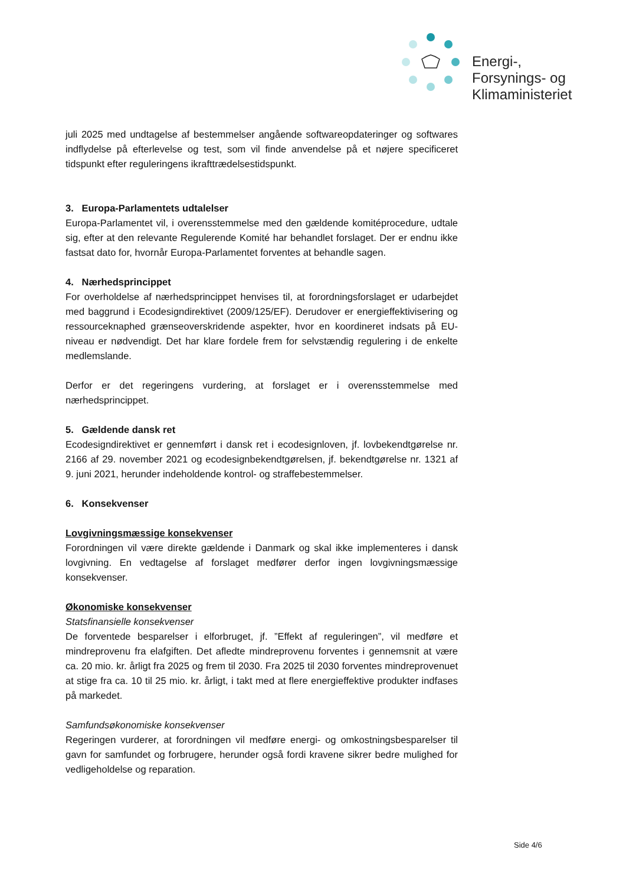Energi-,
Forsynings- og
Klimaministeriet
juli 2025 med undtagelse af bestemmelser angående softwareopdateringer og softwares indflydelse på efterlevelse og test, som vil finde anvendelse på et nøjere specificeret tidspunkt efter reguleringens ikrafttrædelsestidspunkt.
3. Europa-Parlamentets udtalelser
Europa-Parlamentet vil, i overensstemmelse med den gældende komitéprocedure, udtale sig, efter at den relevante Regulerende Komité har behandlet forslaget. Der er endnu ikke fastsat dato for, hvornår Europa-Parlamentet forventes at behandle sagen.
4. Nærhedsprincippet
For overholdelse af nærhedsprincippet henvises til, at forordningsforslaget er udarbejdet med baggrund i Ecodesigndirektivet (2009/125/EF). Derudover er energieffektivisering og ressourceknaphed grænseoverskridende aspekter, hvor en koordineret indsats på EU-niveau er nødvendigt. Det har klare fordele frem for selvstændig regulering i de enkelte medlemslande.
Derfor er det regeringens vurdering, at forslaget er i overensstemmelse med nærhedsprincippet.
5. Gældende dansk ret
Ecodesigndirektivet er gennemført i dansk ret i ecodesignloven, jf. lovbekendtgørelse nr. 2166 af 29. november 2021 og ecodesignbekendtgørelsen, jf. bekendtgørelse nr. 1321 af 9. juni 2021, herunder indeholdende kontrol- og straffebestemmelser.
6. Konsekvenser
Lovgivningsmæssige konsekvenser
Forordningen vil være direkte gældende i Danmark og skal ikke implementeres i dansk lovgivning. En vedtagelse af forslaget medfører derfor ingen lovgivningsmæssige konsekvenser.
Økonomiske konsekvenser
Statsfinansielle konsekvenser
De forventede besparelser i elforbruget, jf. ”Effekt af reguleringen”, vil medføre et mindreprovenu fra elafgiften. Det afledte mindreprovenu forventes i gennemsnit at være ca. 20 mio. kr. årligt fra 2025 og frem til 2030. Fra 2025 til 2030 forventes mindreprovenuet at stige fra ca. 10 til 25 mio. kr. årligt, i takt med at flere energieffektive produkter indfases på markedet.
Samfundsøkonomiske konsekvenser
Regeringen vurderer, at forordningen vil medføre energi- og omkostningsbesparelser til gavn for samfundet og forbrugere, herunder også fordi kravene sikrer bedre mulighed for vedligeholdelse og reparation.
Side 4/6